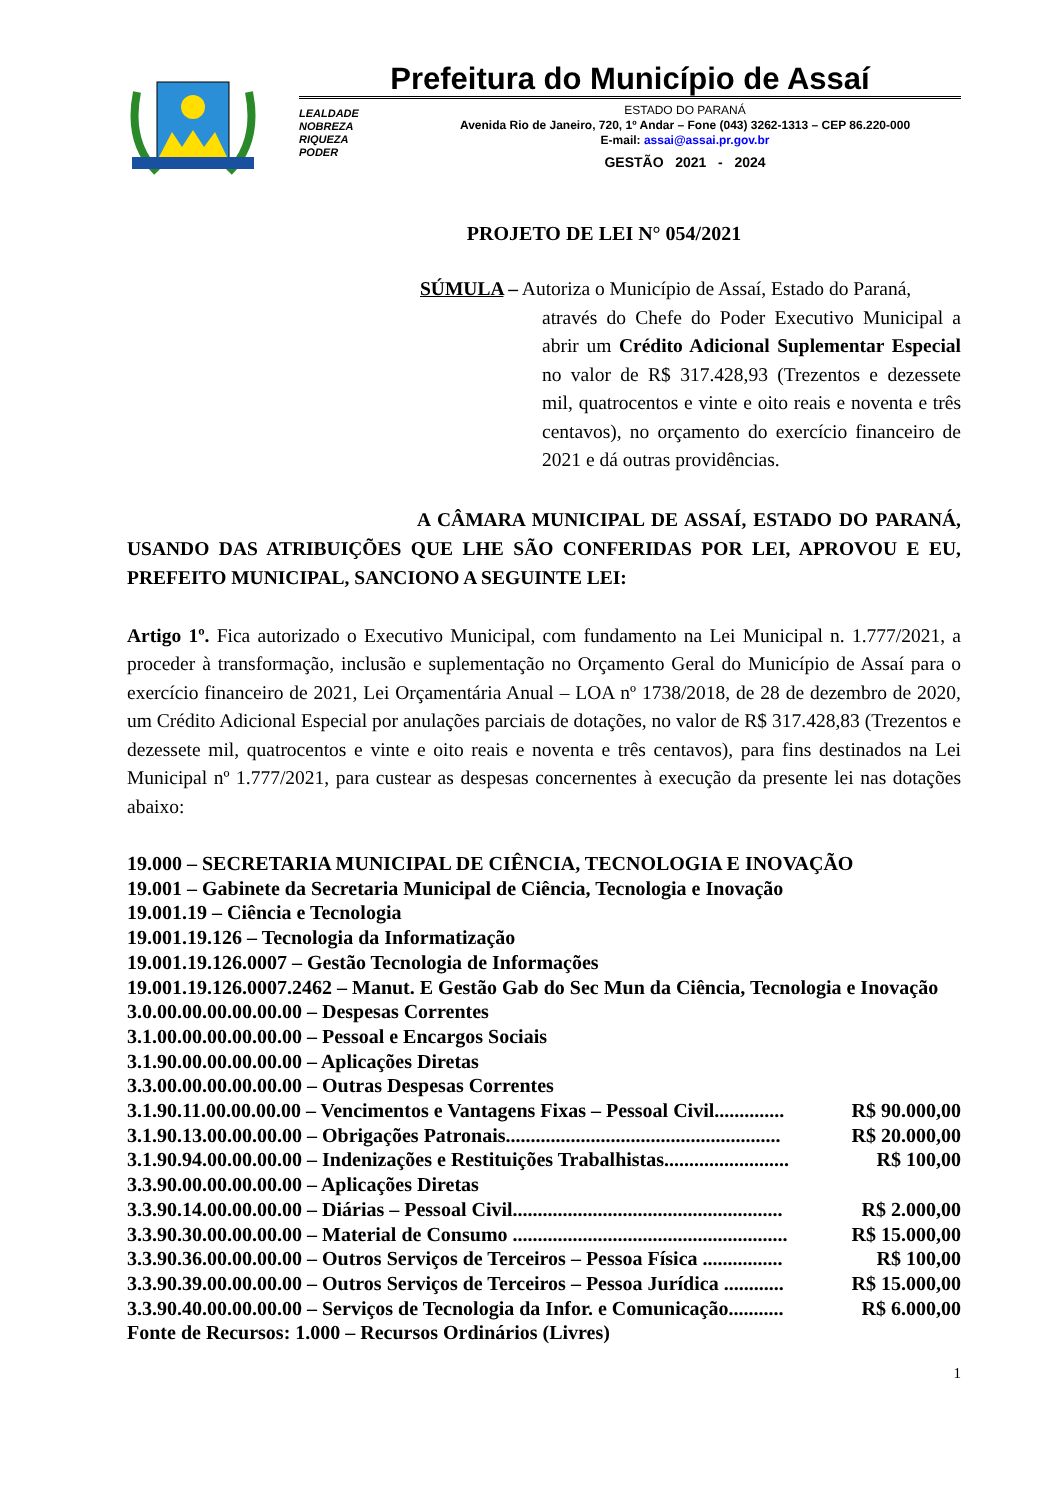Prefeitura do Município de Assaí
LEALDADE
NOBREZA
RIQUEZA
PODER
ESTADO DO PARANÁ
Avenida Rio de Janeiro, 720, 1º Andar – Fone (043) 3262-1313 – CEP 86.220-000
E-mail: assai@assai.pr.gov.br
GESTÃO 2021 - 2024
PROJETO DE LEI N° 054/2021
SÚMULA – Autoriza o Município de Assaí, Estado do Paraná,
através do Chefe do Poder Executivo Municipal a abrir um Crédito Adicional Suplementar Especial no valor de R$ 317.428,93 (Trezentos e dezessete mil, quatrocentos e vinte e oito reais e noventa e três centavos), no orçamento do exercício financeiro de 2021 e dá outras providências.
A CÂMARA MUNICIPAL DE ASSAÍ, ESTADO DO PARANÁ, USANDO DAS ATRIBUIÇÕES QUE LHE SÃO CONFERIDAS POR LEI, APROVOU E EU, PREFEITO MUNICIPAL, SANCIONO A SEGUINTE LEI:
Artigo 1º. Fica autorizado o Executivo Municipal, com fundamento na Lei Municipal n. 1.777/2021, a proceder à transformação, inclusão e suplementação no Orçamento Geral do Município de Assaí para o exercício financeiro de 2021, Lei Orçamentária Anual – LOA nº 1738/2018, de 28 de dezembro de 2020, um Crédito Adicional Especial por anulações parciais de dotações, no valor de R$ 317.428,83 (Trezentos e dezessete mil, quatrocentos e vinte e oito reais e noventa e três centavos), para fins destinados na Lei Municipal nº 1.777/2021, para custear as despesas concernentes à execução da presente lei nas dotações abaixo:
19.000 – SECRETARIA MUNICIPAL DE CIÊNCIA, TECNOLOGIA E INOVAÇÃO
19.001 – Gabinete da Secretaria Municipal de Ciência, Tecnologia e Inovação
19.001.19 – Ciência e Tecnologia
19.001.19.126 – Tecnologia da Informatização
19.001.19.126.0007 – Gestão Tecnologia de Informações
19.001.19.126.0007.2462 – Manut. E Gestão Gab do Sec Mun da Ciência, Tecnologia e Inovação
3.0.00.00.00.00.00.00 – Despesas Correntes
3.1.00.00.00.00.00.00 – Pessoal e Encargos Sociais
3.1.90.00.00.00.00.00 – Aplicações Diretas
3.3.00.00.00.00.00.00 – Outras Despesas Correntes
3.1.90.11.00.00.00.00 – Vencimentos e Vantagens Fixas – Pessoal Civil.............. R$ 90.000,00
3.1.90.13.00.00.00.00 – Obrigações Patronais....................................................... R$ 20.000,00
3.1.90.94.00.00.00.00 – Indenizações e Restituições Trabalhistas......................... R$ 100,00
3.3.90.00.00.00.00.00 – Aplicações Diretas
3.3.90.14.00.00.00.00 – Diárias – Pessoal Civil...................................................... R$ 2.000,00
3.3.90.30.00.00.00.00 – Material de Consumo ....................................................... R$ 15.000,00
3.3.90.36.00.00.00.00 – Outros Serviços de Terceiros – Pessoa Física ................ R$ 100,00
3.3.90.39.00.00.00.00 – Outros Serviços de Terceiros – Pessoa Jurídica ............ R$ 15.000,00
3.3.90.40.00.00.00.00 – Serviços de Tecnologia da Infor. e Comunicação........... R$ 6.000,00
Fonte de Recursos: 1.000 – Recursos Ordinários (Livres)
1